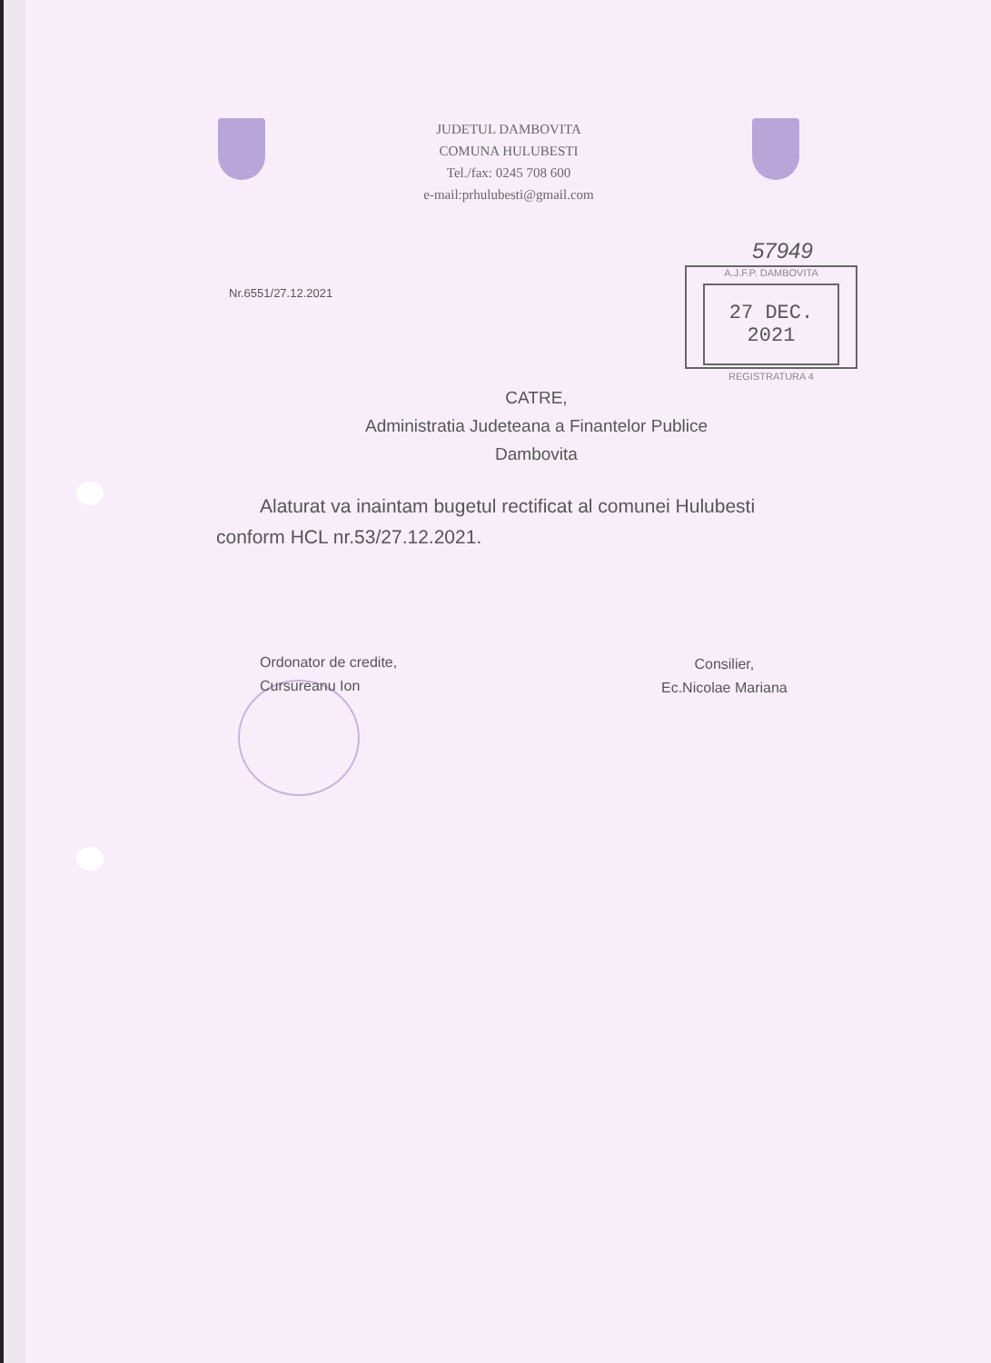JUDETUL DAMBOVITA
COMUNA HULUBESTI
Tel./fax: 0245 708 600
e-mail:prhulubesti@gmail.com
57949
Nr.6551/27.12.2021
A.J.F.P. DAMBOVITA
27 DEC. 2021
REGISTRATURA 4
CATRE,
Administratia Judeteana a Finantelor Publice
Dambovita
Alaturat va inaintam bugetul rectificat al comunei Hulubesti conform HCL nr.53/27.12.2021.
Ordonator de credite,
Cursureanu Ion
Consilier,
Ec.Nicolae Mariana